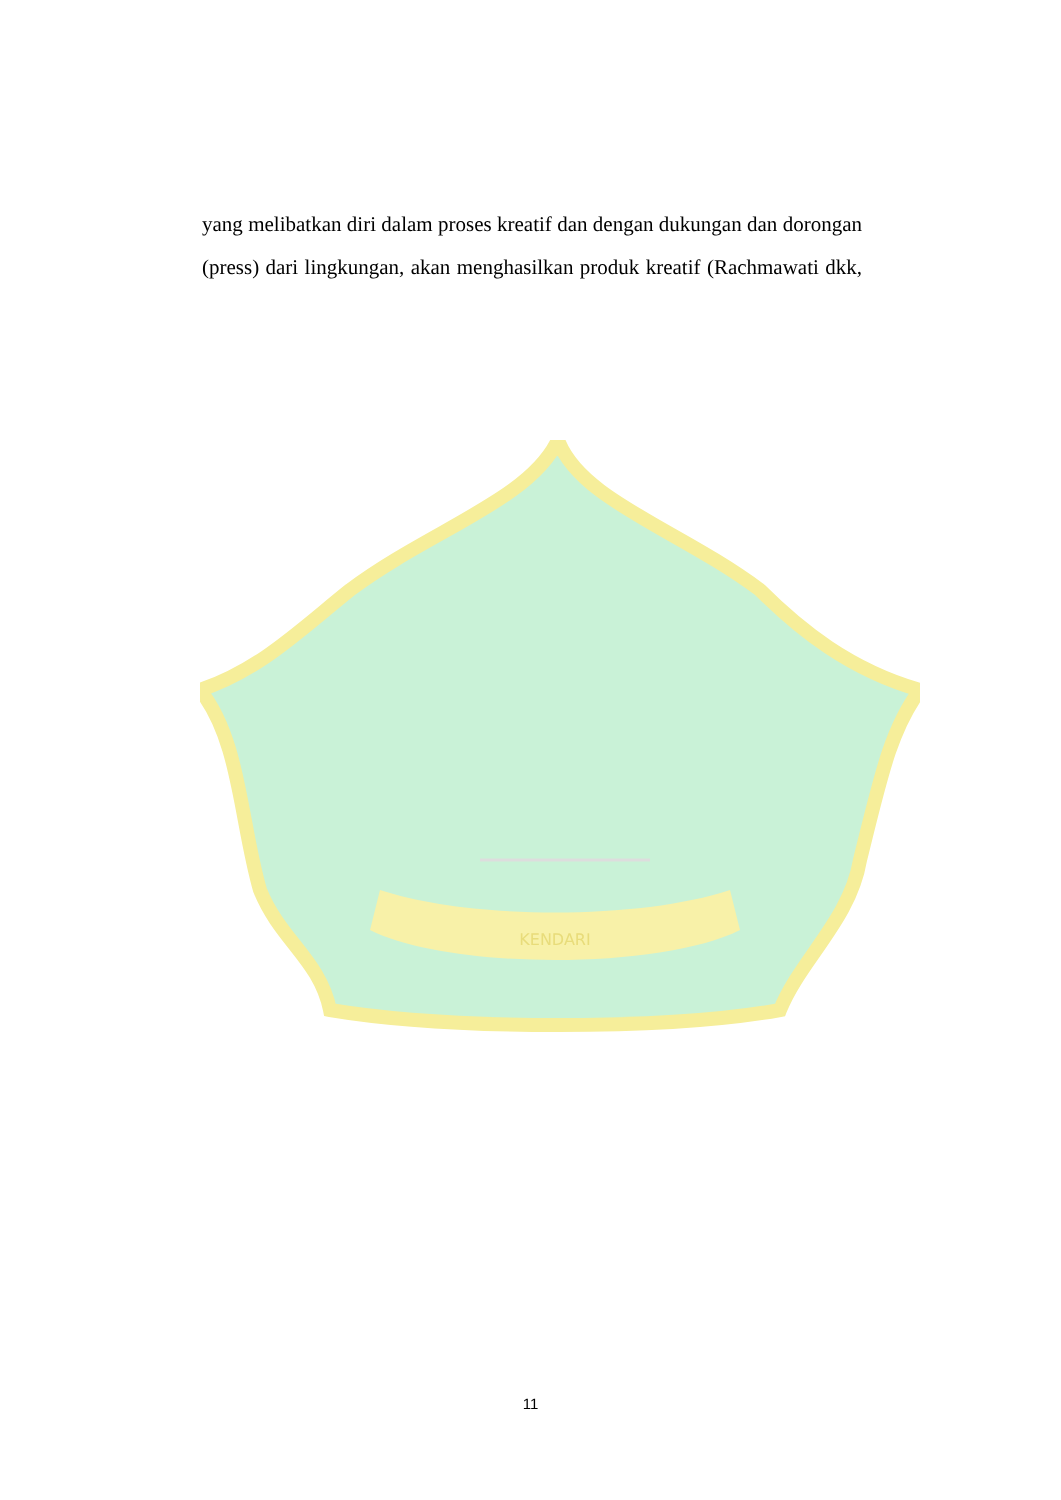KENDARI
yang melibatkan diri dalam proses kreatif dan dengan dukungan dan dorongan (press) dari lingkungan, akan menghasilkan produk kreatif (Rachmawati dkk,
11